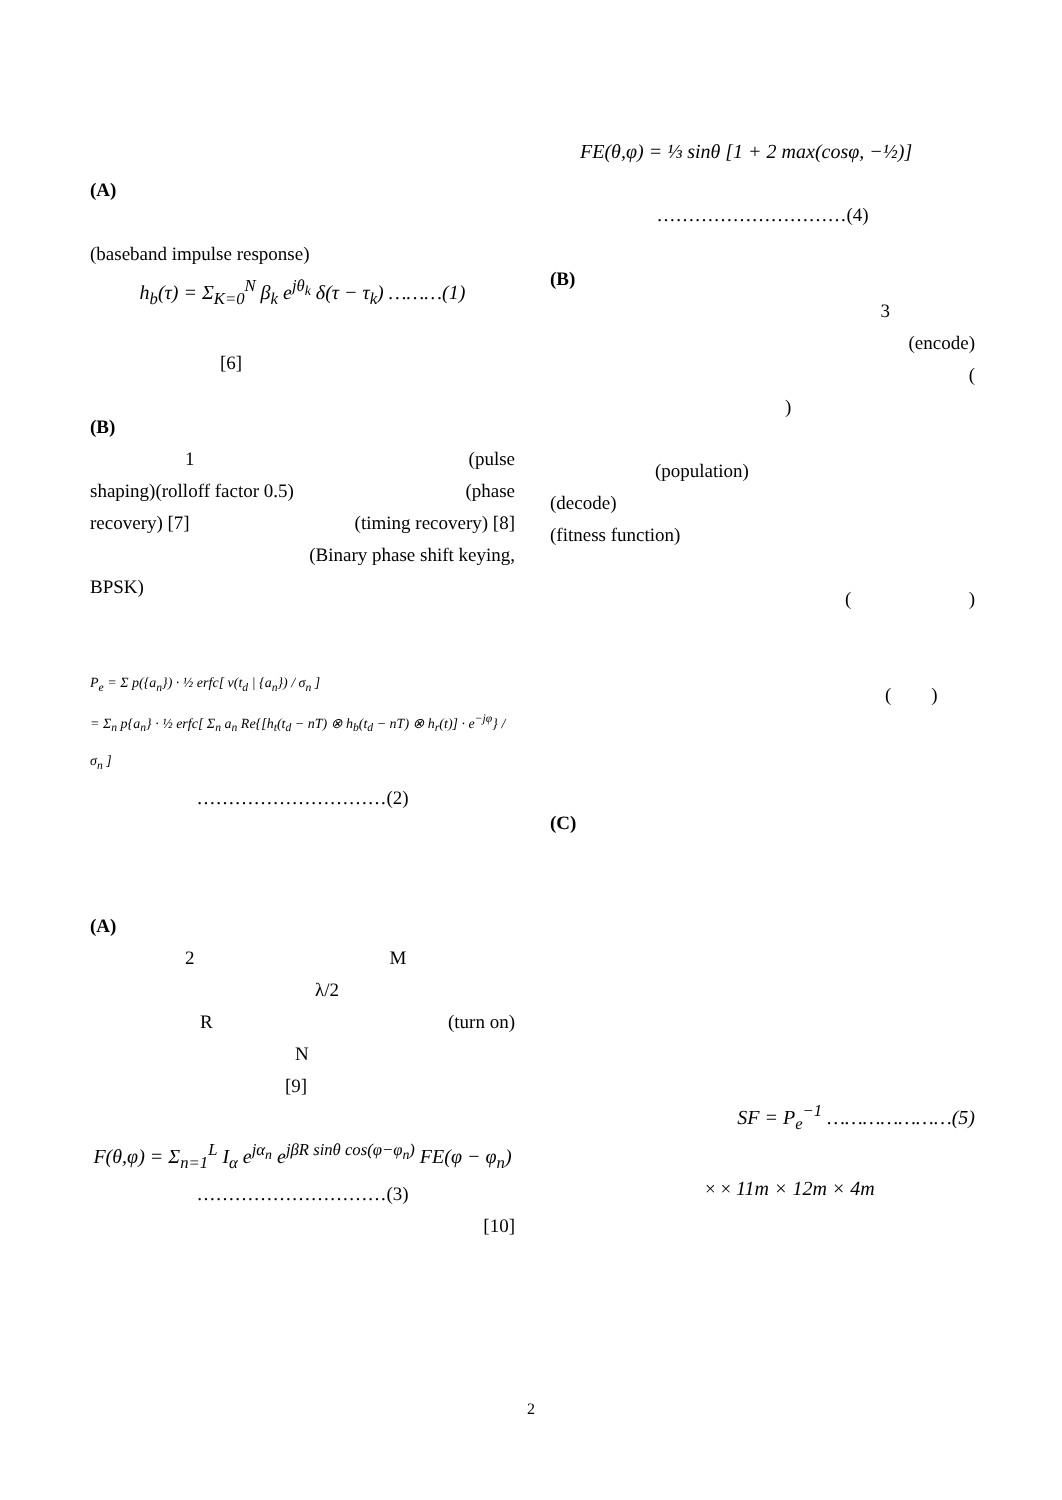(A)
(baseband impulse response)
h<sub>b</sub>(τ) = Σ<sub>K=0</sub><sup>N</sup> β<sub>k</sub> e<sup>jθ<sub>k</sub></sup> δ(τ − τ<sub>k</sub>) ………(1)
[6]
(B)
1 (pulse
shaping)(rolloff factor 0.5) (phase
recovery) [7] (timing recovery) [8]
(Binary phase shift keying,
BPSK)
P<sub>e</sub> = Σ p({a<sub>n</sub>}) · ½ erfc[ v(t<sub>d</sub> | {a<sub>n</sub>}) / σ<sub>n</sub> ]
= Σ<sub>n</sub> p{a<sub>n</sub>} · ½ erfc[ Σ<sub>n</sub> a<sub>n</sub> Re{[h<sub>t</sub>(t<sub>d</sub> − nT) ⊗ h<sub>b</sub>(t<sub>d</sub> − nT) ⊗ h<sub>r</sub>(t)] · e<sup>−jφ</sup>} / σ<sub>n</sub> ]
…………………………(2)
(A)
2 M
λ/2
R (turn on)
N
[9]
F(θ,φ) = Σ<sub>n=1</sub><sup>L</sup> I<sub>α</sub> e<sup>jα<sub>n</sub></sup> e<sup>jβR sinθ cos(φ−φ<sub>n</sub>)</sup> FE(φ − φ<sub>n</sub>)
…………………………(3)
[10]
FE(θ,φ) = ⅓ sinθ [1 + 2 max(cosφ, −½)]
…………………………(4)
(B)
3
(encode)
(
)
(population)
(decode)
(fitness function)
()
()
(C)
SF = P<sub>e</sub><sup>−1</sup> …………………(5)
× × 11m × 12m × 4m
2